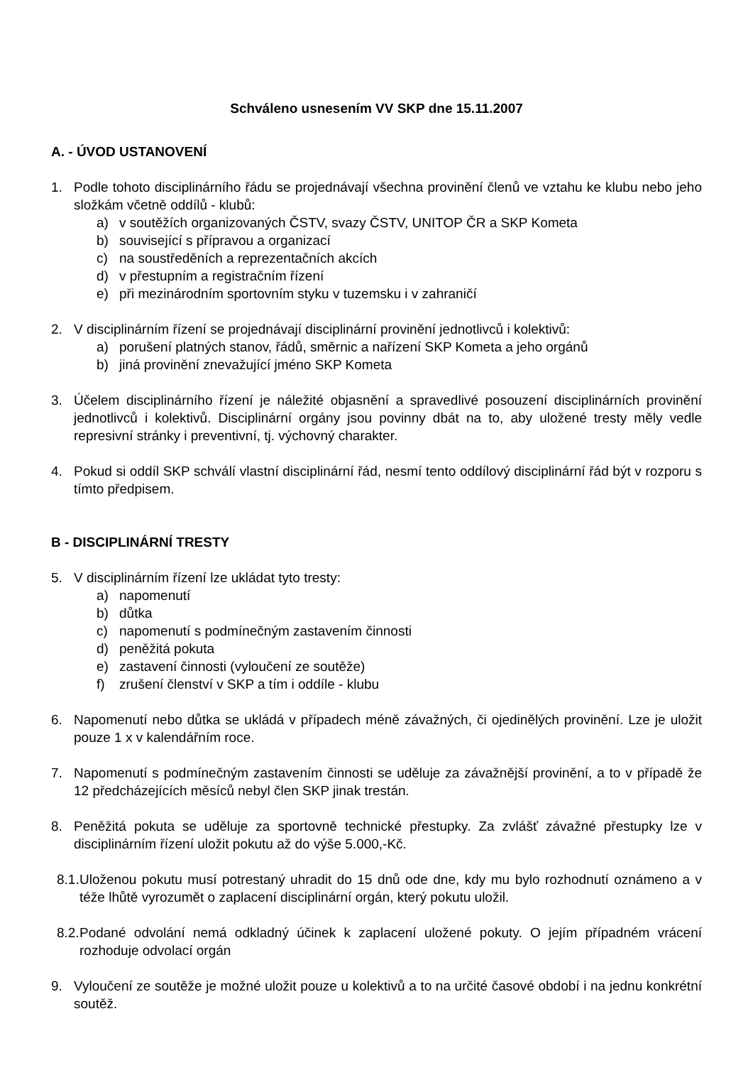Schváleno usnesením VV SKP dne 15.11.2007
A. - ÚVOD USTANOVENÍ
1. Podle tohoto disciplinárního řádu se projednávají všechna provinění členů ve vztahu ke klubu nebo jeho složkám včetně oddílů - klubů:
a) v soutěžích organizovaných ČSTV, svazy ČSTV, UNITOP ČR a SKP Kometa
b) související s přípravou a organizací
c) na soustředěních a reprezentačních akcích
d) v přestupním a registračním řízení
e) při mezinárodním sportovním styku v tuzemsku i v zahraničí
2. V disciplinárním řízení se projednávají disciplinární provinění jednotlivců i kolektivů:
a) porušení platných stanov, řádů, směrnic a nařízení SKP Kometa a jeho orgánů
b) jiná provinění znevažující jméno SKP Kometa
3. Účelem disciplinárního řízení je náležité objasnění a spravedlivé posouzení disciplinárních provinění jednotlivců i kolektivů. Disciplinární orgány jsou povinny dbát na to, aby uložené tresty měly vedle represivní stránky i preventivní, tj. výchovný charakter.
4. Pokud si oddíl SKP schválí vlastní disciplinární řád, nesmí tento oddílový disciplinární řád být v rozporu s tímto předpisem.
B - DISCIPLINÁRNÍ TRESTY
5. V disciplinárním řízení lze ukládat tyto tresty:
a) napomenutí
b) důtka
c) napomenutí s podmínečným zastavením činnosti
d) peněžitá pokuta
e) zastavení činnosti (vyloučení ze soutěže)
f) zrušení členství v SKP a tím i oddíle - klubu
6. Napomenutí nebo důtka se ukládá v případech méně závažných, či ojedinělých provinění. Lze je uložit pouze 1 x v kalendářním roce.
7. Napomenutí s podmínečným zastavením činnosti se uděluje za závažnější provinění, a to v případě že 12 předcházejících měsíců nebyl člen SKP jinak trestán.
8. Peněžitá pokuta se uděluje za sportovně technické přestupky. Za zvlášť závažné přestupky lze v disciplinárním řízení uložit pokutu až do výše 5.000,-Kč.
8.1.
Uloženou pokutu musí potrestaný uhradit do 15 dnů ode dne, kdy mu bylo rozhodnutí oznámeno a v téže lhůtě vyrozumět o zaplacení disciplinární orgán, který pokutu uložil.
8.2.
Podané odvolání nemá odkladný účinek k zaplacení uložené pokuty. O jejím případném vrácení rozhoduje odvolací orgán
9. Vyloučení ze soutěže je možné uložit pouze u kolektivů a to na určité časové období i na jednu konkrétní soutěž.